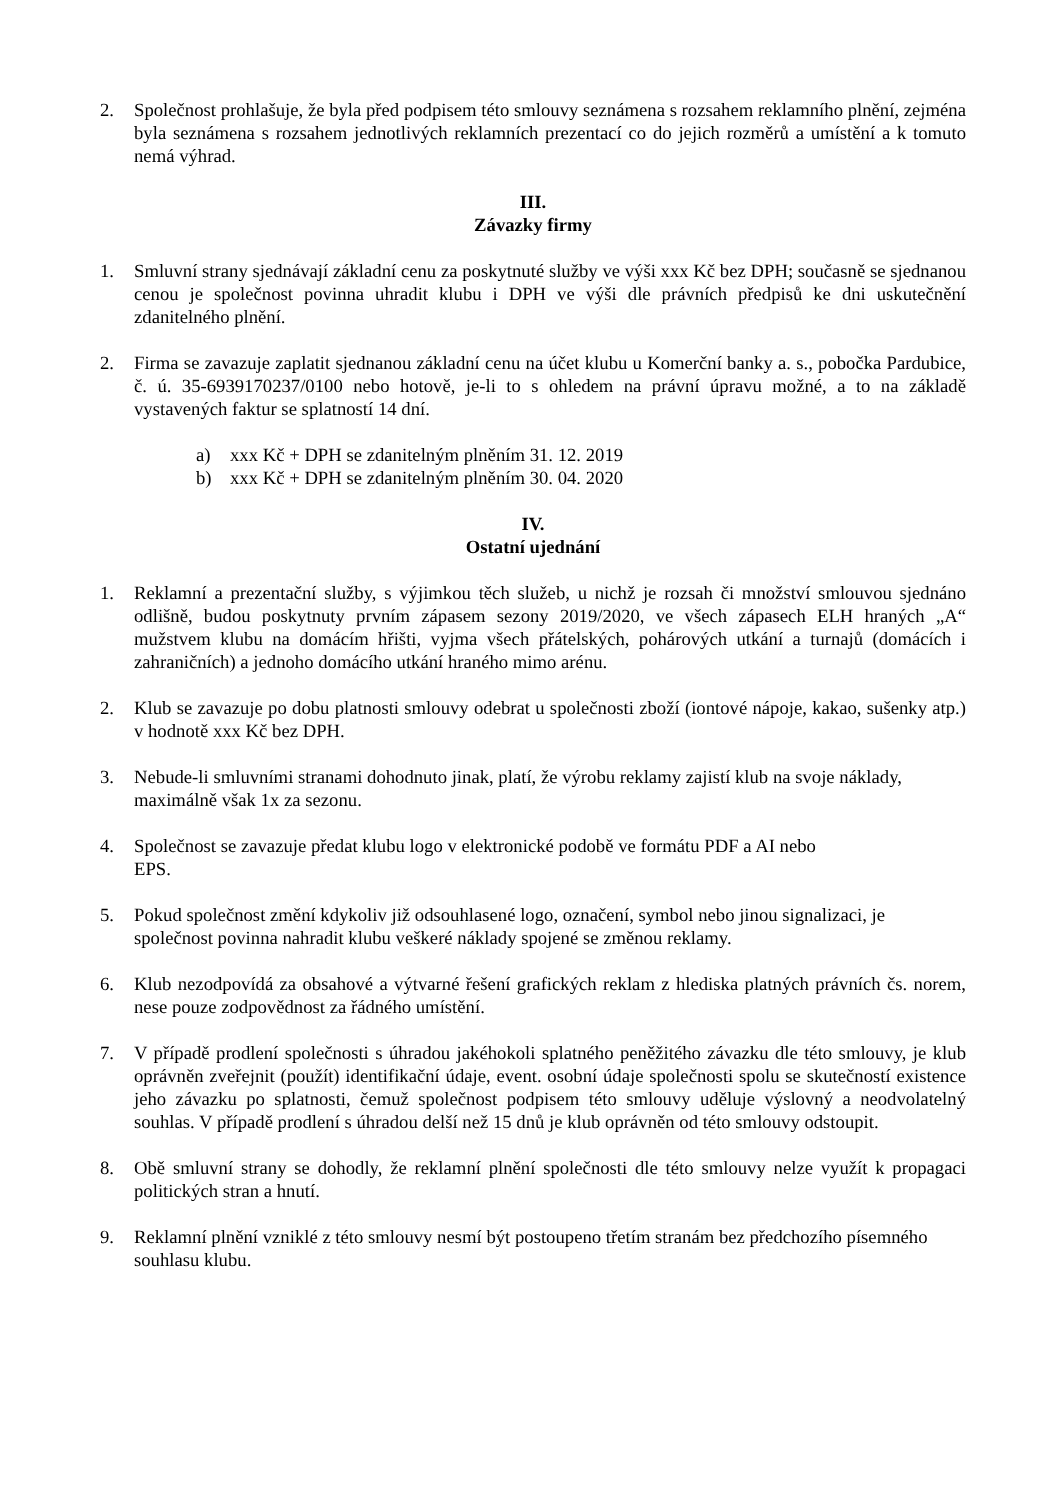2. Společnost prohlašuje, že byla před podpisem této smlouvy seznámena s rozsahem reklamního plnění, zejména byla seznámena s rozsahem jednotlivých reklamních prezentací co do jejich rozměrů a umístění a k tomuto nemá výhrad.
III.
Závazky firmy
1. Smluvní strany sjednávají základní cenu za poskytnuté služby ve výši xxx Kč bez DPH; současně se sjednanou cenou je společnost povinna uhradit klubu i DPH ve výši dle právních předpisů ke dni uskutečnění zdanitelného plnění.
2. Firma se zavazuje zaplatit sjednanou základní cenu na účet klubu u Komerční banky a. s., pobočka Pardubice, č. ú. 35-6939170237/0100 nebo hotově, je-li to s ohledem na právní úpravu možné, a to na základě vystavených faktur se splatností 14 dní.
a) xxx Kč + DPH se zdanitelným plněním 31. 12. 2019
b) xxx Kč + DPH se zdanitelným plněním 30. 04. 2020
IV.
Ostatní ujednání
1. Reklamní a prezentační služby, s výjimkou těch služeb, u nichž je rozsah či množství smlouvou sjednáno odlišně, budou poskytnuty prvním zápasem sezony 2019/2020, ve všech zápasech ELH hraných „A“ mužstvem klubu na domácím hřišti, vyjma všech přátelských, pohárových utkání a turnajů (domácích i zahraničních) a jednoho domácího utkání hraného mimo arénu.
2. Klub se zavazuje po dobu platnosti smlouvy odebrat u společnosti zboží (iontové nápoje, kakao, sušenky atp.) v hodnotě xxx Kč bez DPH.
3. Nebude-li smluvními stranami dohodnuto jinak, platí, že výrobu reklamy zajistí klub na svoje náklady, maximálně však 1x za sezonu.
4. Společnost se zavazuje předat klubu logo v elektronické podobě ve formátu PDF a AI nebo
EPS.
5. Pokud společnost změní kdykoliv již odsouhlasené logo, označení, symbol nebo jinou signalizaci, je společnost povinna nahradit klubu veškeré náklady spojené se změnou reklamy.
6. Klub nezodpovídá za obsahové a výtvarné řešení grafických reklam z hlediska platných právních čs. norem, nese pouze zodpovědnost za řádného umístění.
7. V případě prodlení společnosti s úhradou jakéhokoli splatného peněžitého závazku dle této smlouvy, je klub oprávněn zveřejnit (použít) identifikační údaje, event. osobní údaje společnosti spolu se skutečností existence jeho závazku po splatnosti, čemuž společnost podpisem této smlouvy uděluje výslovný a neodvolatelný souhlas. V případě prodlení s úhradou delší než 15 dnů je klub oprávněn od této smlouvy odstoupit.
8. Obě smluvní strany se dohodly, že reklamní plnění společnosti dle této smlouvy nelze využít k propagaci politických stran a hnutí.
9. Reklamní plnění vzniklé z této smlouvy nesmí být postoupeno třetím stranám bez předchozího písemného souhlasu klubu.